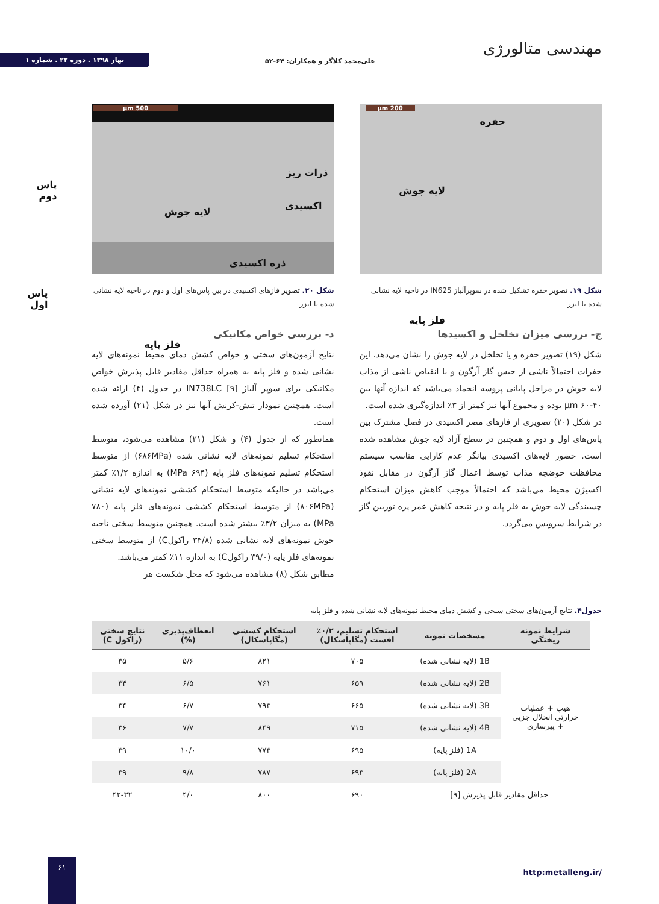مهندسی متالورژی
علی‌محمد کلاگر و همکاران: ۶۴-۵۲
بهار ۱۳۹۸ . دوره ۲۲ . شماره ۱
200 µm
حفره
لایه جوش
فلز پایه
شکل ۱۹. تصویر حفره تشکیل شده در سوپرآلیاژ IN625 در ناحیه لایه نشانی شده با لیزر
ج- بررسی میزان تخلخل و اکسیدها
شکل (۱۹) تصویر حفره و یا تخلخل در لایه جوش را نشان می‌دهد. این حفرات احتمالاً ناشی از حبس گاز آرگون و یا انقباض ناشی از مذاب لایه جوش در مراحل پایانی پروسه انجماد می‌باشد که اندازه آنها بین µm ۶۰-۴۰ بوده و مجموع آنها نیز کمتر از ۳٪ اندازه‌گیری شده است.
در شکل (۲۰) تصویری از فازهای مضر اکسیدی در فصل مشترک بین پاس‌های اول و دوم و همچنین در سطح آزاد لایه جوش مشاهده شده است. حضور لایه‌های اکسیدی بیانگر عدم کارایی مناسب سیستم محافظت حوضچه مذاب توسط اعمال گاز آرگون در مقابل نفوذ اکسیژن محیط می‌باشد که احتمالاً موجب کاهش میزان استحکام چسبندگی لایه جوش به فلز پایه و در نتیجه کاهش عمر پره توربین گاز در شرایط سرویس می‌گردد.
500 µm
ذرات ریز
پاس دوم
اکسیدی
لایه جوش
ذره اکسیدی
پاس اول
فلز پایه
شکل ۲۰. تصویر فازهای اکسیدی در بین پاس‌های اول و دوم در ناحیه لایه نشانی شده با لیزر
د- بررسی خواص مکانیکی
نتایج آزمون‌های سختی و خواص کشش دمای محیط نمونه‌های لایه نشانی شده و فلز پایه به همراه حداقل مقادیر قابل پذیرش خواص مکانیکی برای سوپر آلیاژ IN738LC [۹] در جدول (۴) ارائه شده است. همچنین نمودار تنش-کرنش آنها نیز در شکل (۲۱) آورده شده است.
همانطور که از جدول (۴) و شکل (۲۱) مشاهده می‌شود، متوسط استحکام تسلیم نمونه‌های لایه نشانی شده (۶۸۶MPa) از متوسط استحکام تسلیم نمونه‌های فلز پایه (۶۹۴ MPa) به اندازه ۱/۲٪ کمتر می‌باشد در حالیکه متوسط استحکام کششی نمونه‌های لایه نشانی (۸۰۶MPa) از متوسط استحکام کششی نمونه‌های فلز پایه (۷۸۰ MPa) به میزان ۳/۲٪ بیشتر شده است. همچنین متوسط سختی ناحیه جوش نمونه‌های لایه نشانی شده (۳۴/۸ راکولC) از متوسط سختی نمونه‌های فلز پایه (۳۹/۰ راکولC) به اندازه ۱۱٪ کمتر می‌باشد.
مطابق شکل (۸) مشاهده می‌شود که محل شکست هر
جدول۴. نتایج آزمون‌های سختی سنجی و کشش دمای محیط نمونه‌های لایه نشانی شده و فلز پایه
| شرایط نمونه ریختگی | مشخصات نمونه | استحکام تسلیم، ۰/۲٪ افست (مگاپاسکال) | استحکام کششی (مگاپاسکال) | انعطاف‌پذیری (%) | نتایج سختی (راکول C) |
| --- | --- | --- | --- | --- | --- |
| هیپ + عملیات حرارتی انحلال جزیی + پیرسازی | 1B (لایه نشانی شده) | ۷۰۵ | ۸۲۱ | ۵/۶ | ۳۵ |
| | 2B (لایه نشانی شده) | ۶۵۹ | ۷۶۱ | ۶/۵ | ۳۴ |
| | 3B (لایه نشانی شده) | ۶۶۵ | ۷۹۳ | ۶/۷ | ۳۴ |
| | 4B (لایه نشانی شده) | ۷۱۵ | ۸۴۹ | ۷/۷ | ۳۶ |
| | 1A (فلز پایه) | ۶۹۵ | ۷۷۳ | ۱۰/۰ | ۳۹ |
| | 2A (فلز پایه) | ۶۹۳ | ۷۸۷ | ۹/۸ | ۳۹ |
| حداقل مقادیر قابل پذیرش [۹] | | ۶۹۰ | ۸۰۰ | ۴/۰ | ۴۲-۳۲ |
http:metalleng.ir/
۶۱